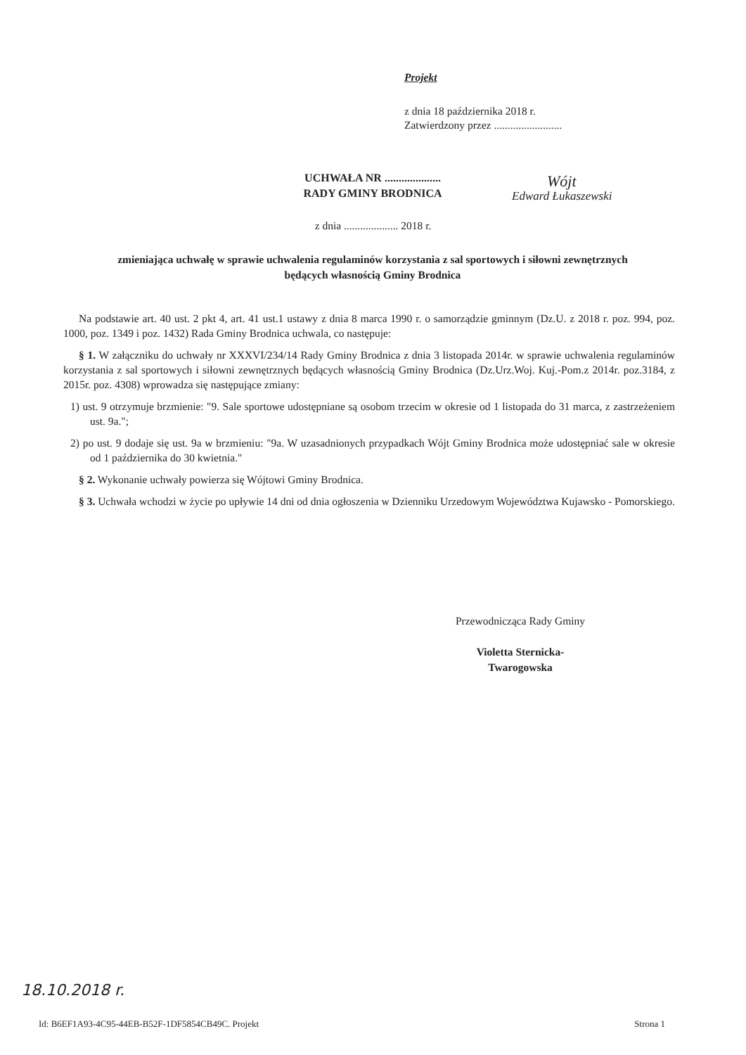Projekt
z dnia 18 października 2018 r.
Zatwierdzony przez .........................
Wójt
Edward Łukaszewski
UCHWAŁA NR ....................
RADY GMINY BRODNICA
z dnia .................... 2018 r.
zmieniająca uchwałę w sprawie uchwalenia regulaminów korzystania z sal sportowych i siłowni zewnętrznych będących własnością Gminy Brodnica
Na podstawie art. 40 ust. 2 pkt 4, art. 41 ust.1 ustawy z dnia 8 marca 1990 r. o samorządzie gminnym (Dz.U. z 2018 r. poz. 994, poz. 1000, poz. 1349 i poz. 1432) Rada Gminy Brodnica uchwala, co następuje:
§ 1. W załączniku do uchwały nr XXXVI/234/14 Rady Gminy Brodnica z dnia 3 listopada 2014r. w sprawie uchwalenia regulaminów korzystania z sal sportowych i siłowni zewnętrznych będących własnością Gminy Brodnica (Dz.Urz.Woj. Kuj.-Pom.z 2014r. poz.3184, z 2015r. poz. 4308) wprowadza się następujące zmiany:
1) ust. 9 otrzymuje brzmienie: "9. Sale sportowe udostępniane są osobom trzecim w okresie od 1 listopada do 31 marca, z zastrzeżeniem ust. 9a.";
2) po ust. 9 dodaje się ust. 9a w brzmieniu: "9a. W uzasadnionych przypadkach Wójt Gminy Brodnica może udostępniać sale w okresie od 1 października do 30 kwietnia."
§ 2. Wykonanie uchwały powierza się Wójtowi Gminy Brodnica.
§ 3. Uchwała wchodzi w życie po upływie 14 dni od dnia ogłoszenia w Dzienniku Urzedowym Województwa Kujawsko - Pomorskiego.
Przewodnicząca Rady Gminy
Violetta Sternicka-
Twarogowska
18.10.2018 r.
Id: B6EF1A93-4C95-44EB-B52F-1DF5854CB49C. Projekt
Strona 1